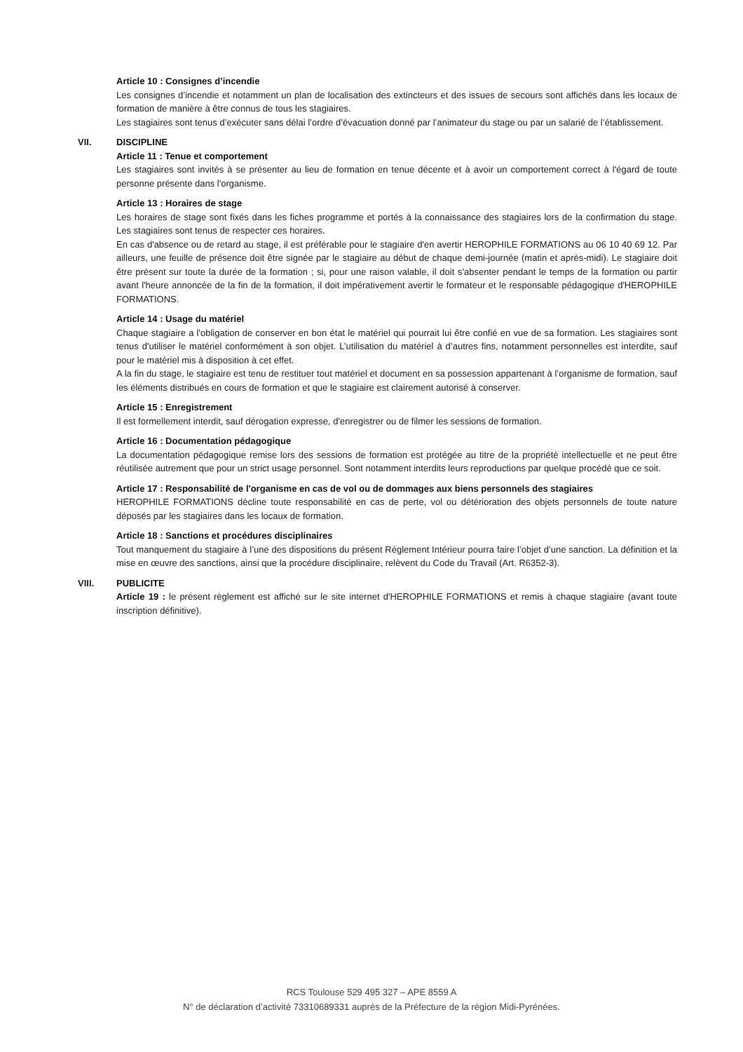Article 10 : Consignes d’incendie
Les consignes d’incendie et notamment un plan de localisation des extincteurs et des issues de secours sont affichés dans les locaux de formation de manière à être connus de tous les stagiaires.
Les stagiaires sont tenus d’exécuter sans délai l’ordre d’évacuation donné par l’animateur du stage ou par un salarié de l’établissement.
VII. DISCIPLINE
Article 11 : Tenue et comportement
Les stagiaires sont invités à se présenter au lieu de formation en tenue décente et à avoir un comportement correct à l'égard de toute personne présente dans l'organisme.
Article 13 : Horaires de stage
Les horaires de stage sont fixés dans les fiches programme et portés à la connaissance des stagiaires lors de la confirmation du stage. Les stagiaires sont tenus de respecter ces horaires.
En cas d'absence ou de retard au stage, il est préférable pour le stagiaire d'en avertir HEROPHILE FORMATIONS au 06 10 40 69 12. Par ailleurs, une feuille de présence doit être signée par le stagiaire au début de chaque demi-journée (matin et après-midi). Le stagiaire doit être présent sur toute la durée de la formation ; si, pour une raison valable, il doit s'absenter pendant le temps de la formation ou partir avant l'heure annoncée de la fin de la formation, il doit impérativement avertir le formateur et le responsable pédagogique d'HEROPHILE FORMATIONS.
Article 14 : Usage du matériel
Chaque stagiaire a l'obligation de conserver en bon état le matériel qui pourrait lui être confié en vue de sa formation. Les stagiaires sont tenus d'utiliser le matériel conformément à son objet. L’utilisation du matériel à d’autres fins, notamment personnelles est interdite, sauf pour le matériel mis à disposition à cet effet.
A la fin du stage, le stagiaire est tenu de restituer tout matériel et document en sa possession appartenant à l’organisme de formation, sauf les éléments distribués en cours de formation et que le stagiaire est clairement autorisé à conserver.
Article 15 : Enregistrement
Il est formellement interdit, sauf dérogation expresse, d'enregistrer ou de filmer les sessions de formation.
Article 16 : Documentation pédagogique
La documentation pédagogique remise lors des sessions de formation est protégée au titre de la propriété intellectuelle et ne peut être réutilisée autrement que pour un strict usage personnel. Sont notamment interdits leurs reproductions par quelque procédé que ce soit.
Article 17 : Responsabilité de l'organisme en cas de vol ou de dommages aux biens personnels des stagiaires
HEROPHILE FORMATIONS décline toute responsabilité en cas de perte, vol ou détérioration des objets personnels de toute nature déposés par les stagiaires dans les locaux de formation.
Article 18 : Sanctions et procédures disciplinaires
Tout manquement du stagiaire à l’une des dispositions du présent Règlement Intérieur pourra faire l’objet d’une sanction. La définition et la mise en œuvre des sanctions, ainsi que la procédure disciplinaire, relèvent du Code du Travail (Art. R6352-3).
VIII. PUBLICITE
Article 19 : le présent règlement est affiché sur le site internet d'HEROPHILE FORMATIONS et remis à chaque stagiaire (avant toute inscription définitive).
RCS Toulouse 529 495 327 – APE 8559 A
N° de déclaration d’activité 73310689331 auprès de la Préfecture de la région Midi-Pyrénées.